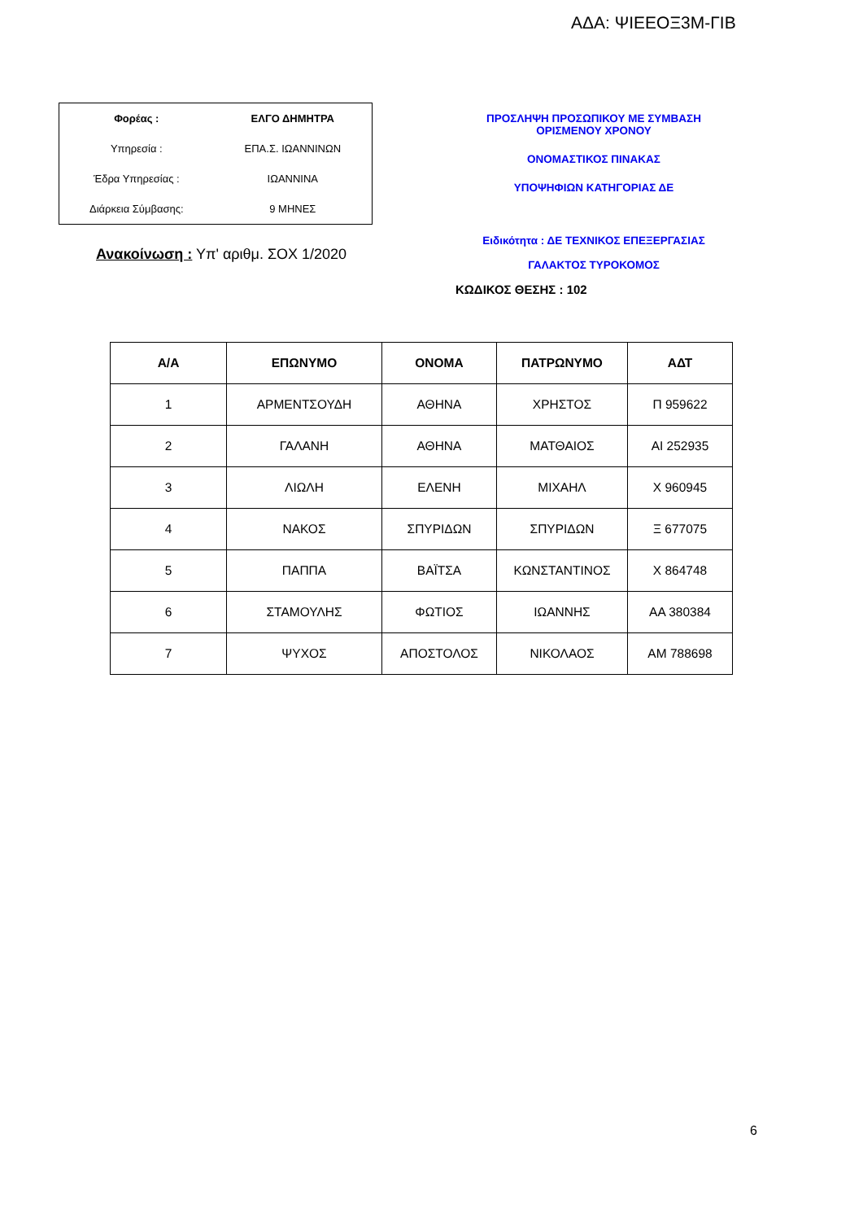ΑΔΑ: ΨΙΕΕΟΞ3Μ-ΓΙΒ
| Φορέας : | ΕΛΓΟ ΔΗΜΗΤΡΑ |
| Υπηρεσία : | ΕΠΑ.Σ. ΙΩΑΝΝΙΝΩΝ |
| Έδρα Υπηρεσίας : | ΙΩΑΝΝΙΝΑ |
| Διάρκεια Σύμβασης: | 9 ΜΗΝΕΣ |
Ανακοίνωση : Υπ' αριθμ. ΣΟΧ 1/2020
ΠΡΟΣΛΗΨΗ ΠΡΟΣΩΠΙΚΟΥ ΜΕ ΣΥΜΒΑΣΗ
ΟΡΙΣΜΕΝΟΥ ΧΡΟΝΟΥ
ΟΝΟΜΑΣΤΙΚΟΣ ΠΙΝΑΚΑΣ
ΥΠΟΨΗΦΙΩΝ ΚΑΤΗΓΟΡΙΑΣ ΔΕ
Ειδικότητα : ΔΕ ΤΕΧΝΙΚΟΣ ΕΠΕΞΕΡΓΑΣΙΑΣ
ΓΑΛΑΚΤΟΣ ΤΥΡΟΚΟΜΟΣ
ΚΩΔΙΚΟΣ ΘΕΣΗΣ : 102
| Α/Α | ΕΠΩΝΥΜΟ | ΟΝΟΜΑ | ΠΑΤΡΩΝΥΜΟ | ΑΔΤ |
| --- | --- | --- | --- | --- |
| 1 | ΑΡΜΕΝΤΣΟΥΔΗ | ΑΘΗΝΑ | ΧΡΗΣΤΟΣ | Π 959622 |
| 2 | ΓΑΛΑΝΗ | ΑΘΗΝΑ | ΜΑΤΘΑΙΟΣ | ΑΙ 252935 |
| 3 | ΛΙΩΛΗ | ΕΛΕΝΗ | ΜΙΧΑΗΛ | Χ 960945 |
| 4 | ΝΑΚΟΣ | ΣΠΥΡΙΔΩΝ | ΣΠΥΡΙΔΩΝ | Ξ 677075 |
| 5 | ΠΑΠΠΑ | ΒΑΪΤΣΑ | ΚΩΝΣΤΑΝΤΙΝΟΣ | Χ 864748 |
| 6 | ΣΤΑΜΟΥΛΗΣ | ΦΩΤΙΟΣ | ΙΩΑΝΝΗΣ | ΑΑ 380384 |
| 7 | ΨΥΧΟΣ | ΑΠΟΣΤΟΛΟΣ | ΝΙΚΟΛΑΟΣ | ΑΜ 788698 |
6